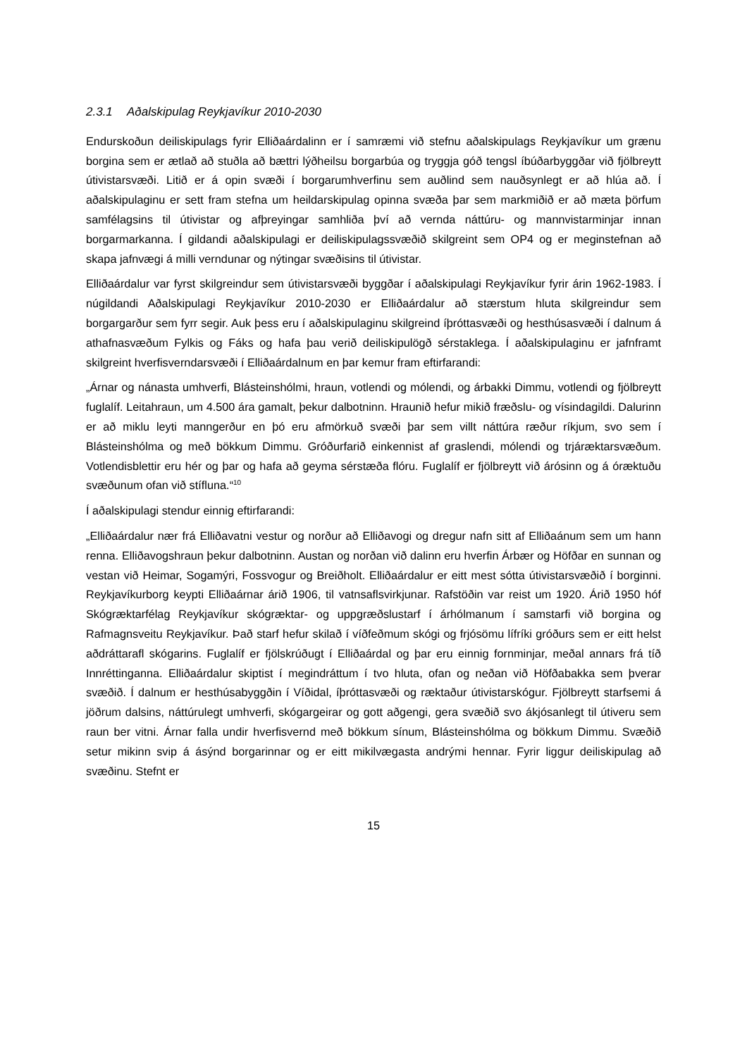2.3.1 Aðalskipulag Reykjavíkur 2010-2030
Endurskoðun deiliskipulags fyrir Elliðaárdalinn er í samræmi við stefnu aðalskipulags Reykjavíkur um grænu borgina sem er ætlað að stuðla að bættri lýðheilsu borgarbúa og tryggja góð tengsl íbúðarbyggðar við fjölbreytt útivistarsvæði. Litið er á opin svæði í borgarumhverfinu sem auðlind sem nauðsynlegt er að hlúa að. Í aðalskipulaginu er sett fram stefna um heildarskipulag opinna svæða þar sem markmiðið er að mæta þörfum samfélagsins til útivistar og afþreyingar samhliða því að vernda náttúru- og mannvistarminjar innan borgarmarkanna. Í gildandi aðalskipulagi er deiliskipulagssvæðið skilgreint sem OP4 og er meginstefnan að skapa jafnvægi á milli verndunar og nýtingar svæðisins til útivistar.
Elliðaárdalur var fyrst skilgreindur sem útivistarsvæði byggðar í aðalskipulagi Reykjavíkur fyrir árin 1962-1983. Í núgildandi Aðalskipulagi Reykjavíkur 2010-2030 er Elliðaárdalur að stærstum hluta skilgreindur sem borgargarður sem fyrr segir. Auk þess eru í aðalskipulaginu skilgreind íþróttasvæði og hesthúsasvæði í dalnum á athafnasvæðum Fylkis og Fáks og hafa þau verið deiliskipulögð sérstaklega. Í aðalskipulaginu er jafnframt skilgreint hverfisverndarsvæði í Elliðaárdalnum en þar kemur fram eftirfarandi:
„Árnar og nánasta umhverfi, Blásteinshólmi, hraun, votlendi og mólendi, og árbakki Dimmu, votlendi og fjölbreytt fuglalíf. Leitahraun, um 4.500 ára gamalt, þekur dalbotninn. Hraunið hefur mikið fræðslu- og vísindagildi. Dalurinn er að miklu leyti manngerður en þó eru afmörkuð svæði þar sem villt náttúra ræður ríkjum, svo sem í Blásteinshólma og með bökkum Dimmu. Gróðurfarið einkennist af graslendi, mólendi og trjáræktarsvæðum. Votlendisblettir eru hér og þar og hafa að geyma sérstæða flóru. Fuglalíf er fjölbreytt við árósinn og á óræktuðu svæðunum ofan við stífluna.“<sup>10</sup>
Í aðalskipulagi stendur einnig eftirfarandi:
„Elliðaárdalur nær frá Elliðavatni vestur og norður að Elliðavogi og dregur nafn sitt af Elliðaánum sem um hann renna. Elliðavogshraun þekur dalbotninn. Austan og norðan við dalinn eru hverfin Árbær og Höfðar en sunnan og vestan við Heimar, Sogamýri, Fossvogur og Breiðholt. Elliðaárdalur er eitt mest sótta útivistarsvæðið í borginni. Reykjavíkurborg keypti Elliðaárnar árið 1906, til vatnsaflsvirkjunar. Rafstöðin var reist um 1920. Árið 1950 hóf Skógræktarfélag Reykjavíkur skógræktar- og uppgræðslustarf í árhólmanum í samstarfi við borgina og Rafmagnsveitu Reykjavíkur. Það starf hefur skilað í víðfeðmum skógi og frjósömu lífríki gróðurs sem er eitt helst aðdráttarafl skógarins. Fuglalíf er fjölskrúðugt í Elliðaárdal og þar eru einnig fornminjar, meðal annars frá tíð Innréttinganna. Elliðaárdalur skiptist í megindráttum í tvo hluta, ofan og neðan við Höfðabakka sem þverar svæðið. Í dalnum er hesthúsabyggðin í Víðidal, íþróttasvæði og ræktaður útivistarskógur. Fjölbreytt starfsemi á jöðrum dalsins, náttúrulegt umhverfi, skógargeirar og gott aðgengi, gera svæðið svo ákjósanlegt til útiveru sem raun ber vitni. Árnar falla undir hverfisvernd með bökkum sínum, Blásteinshólma og bökkum Dimmu. Svæðið setur mikinn svip á ásýnd borgarinnar og er eitt mikilvægasta andrými hennar. Fyrir liggur deiliskipulag að svæðinu. Stefnt er
15